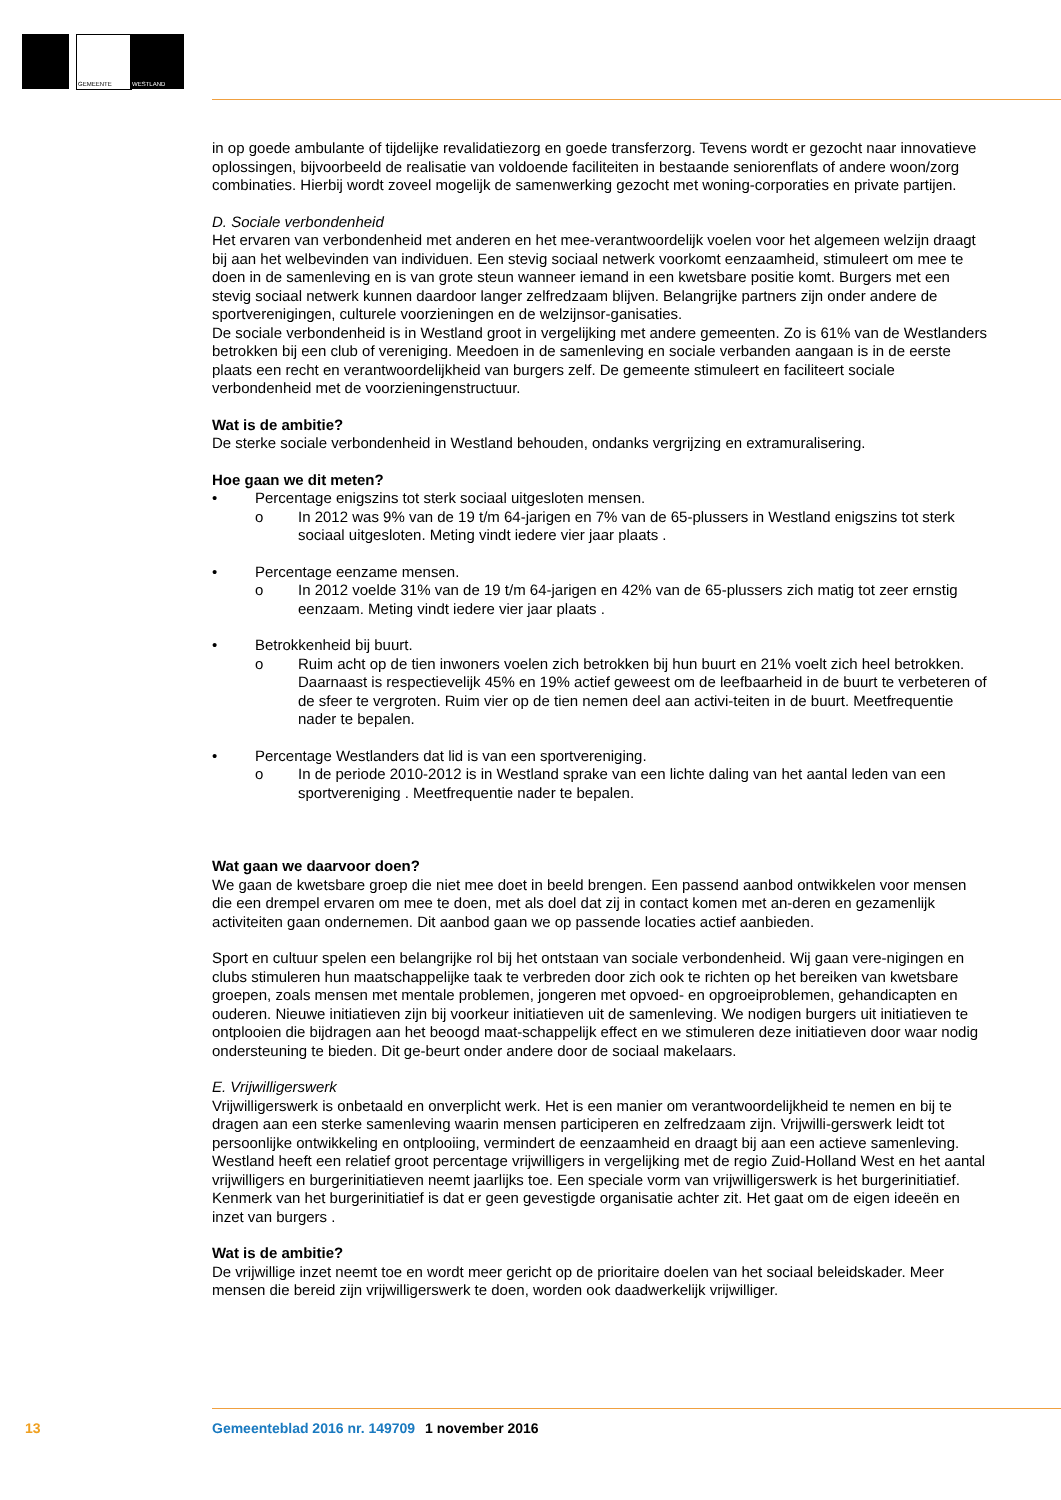GEMEENTE WESTLAND
in op goede ambulante of tijdelijke revalidatiezorg en goede transferzorg. Tevens wordt er gezocht naar innovatieve oplossingen, bijvoorbeeld de realisatie van voldoende faciliteiten in bestaande seniorenflats of andere woon/zorg combinaties. Hierbij wordt zoveel mogelijk de samenwerking gezocht met woning-corporaties en private partijen.
D. Sociale verbondenheid
Het ervaren van verbondenheid met anderen en het mee-verantwoordelijk voelen voor het algemeen welzijn draagt bij aan het welbevinden van individuen. Een stevig sociaal netwerk voorkomt eenzaamheid, stimuleert om mee te doen in de samenleving en is van grote steun wanneer iemand in een kwetsbare positie komt. Burgers met een stevig sociaal netwerk kunnen daardoor langer zelfredzaam blijven. Belangrijke partners zijn onder andere de sportverenigingen, culturele voorzieningen en de welzijnsor-ganisaties.
De sociale verbondenheid is in Westland groot in vergelijking met andere gemeenten. Zo is 61% van de Westlanders betrokken bij een club of vereniging. Meedoen in de samenleving en sociale verbanden aangaan is in de eerste plaats een recht en verantwoordelijkheid van burgers zelf. De gemeente stimuleert en faciliteert sociale verbondenheid met de voorzieningenstructuur.
Wat is de ambitie?
De sterke sociale verbondenheid in Westland behouden, ondanks vergrijzing en extramuralisering.
Hoe gaan we dit meten?
• Percentage enigszins tot sterk sociaal uitgesloten mensen.
o In 2012 was 9% van de 19 t/m 64-jarigen en 7% van de 65-plussers in Westland enigszins tot sterk sociaal uitgesloten. Meting vindt iedere vier jaar plaats .
• Percentage eenzame mensen.
o In 2012 voelde 31% van de 19 t/m 64-jarigen en 42% van de 65-plussers zich matig tot zeer ernstig eenzaam. Meting vindt iedere vier jaar plaats .
• Betrokkenheid bij buurt.
o Ruim acht op de tien inwoners voelen zich betrokken bij hun buurt en 21% voelt zich heel betrokken. Daarnaast is respectievelijk 45% en 19% actief geweest om de leefbaarheid in de buurt te verbeteren of de sfeer te vergroten. Ruim vier op de tien nemen deel aan activi-teiten in de buurt. Meetfrequentie nader te bepalen.
• Percentage Westlanders dat lid is van een sportvereniging.
o In de periode 2010-2012 is in Westland sprake van een lichte daling van het aantal leden van een sportvereniging . Meetfrequentie nader te bepalen.
Wat gaan we daarvoor doen?
We gaan de kwetsbare groep die niet mee doet in beeld brengen. Een passend aanbod ontwikkelen voor mensen die een drempel ervaren om mee te doen, met als doel dat zij in contact komen met an-deren en gezamenlijk activiteiten gaan ondernemen. Dit aanbod gaan we op passende locaties actief aanbieden.
Sport en cultuur spelen een belangrijke rol bij het ontstaan van sociale verbondenheid. Wij gaan vere-nigingen en clubs stimuleren hun maatschappelijke taak te verbreden door zich ook te richten op het bereiken van kwetsbare groepen, zoals mensen met mentale problemen, jongeren met opvoed- en opgroeiproblemen, gehandicapten en ouderen. Nieuwe initiatieven zijn bij voorkeur initiatieven uit de samenleving. We nodigen burgers uit initiatieven te ontplooien die bijdragen aan het beoogd maat-schappelijk effect en we stimuleren deze initiatieven door waar nodig ondersteuning te bieden. Dit ge-beurt onder andere door de sociaal makelaars.
E. Vrijwilligerswerk
Vrijwilligerswerk is onbetaald en onverplicht werk. Het is een manier om verantwoordelijkheid te nemen en bij te dragen aan een sterke samenleving waarin mensen participeren en zelfredzaam zijn. Vrijwilli-gerswerk leidt tot persoonlijke ontwikkeling en ontplooiing, vermindert de eenzaamheid en draagt bij aan een actieve samenleving. Westland heeft een relatief groot percentage vrijwilligers in vergelijking met de regio Zuid-Holland West en het aantal vrijwilligers en burgerinitiatieven neemt jaarlijks toe. Een speciale vorm van vrijwilligerswerk is het burgerinitiatief. Kenmerk van het burgerinitiatief is dat er geen gevestigde organisatie achter zit. Het gaat om de eigen ideeën en inzet van burgers .
Wat is de ambitie?
De vrijwillige inzet neemt toe en wordt meer gericht op de prioritaire doelen van het sociaal beleidskader. Meer mensen die bereid zijn vrijwilligerswerk te doen, worden ook daadwerkelijk vrijwilliger.
13 Gemeenteblad 2016 nr. 149709 1 november 2016